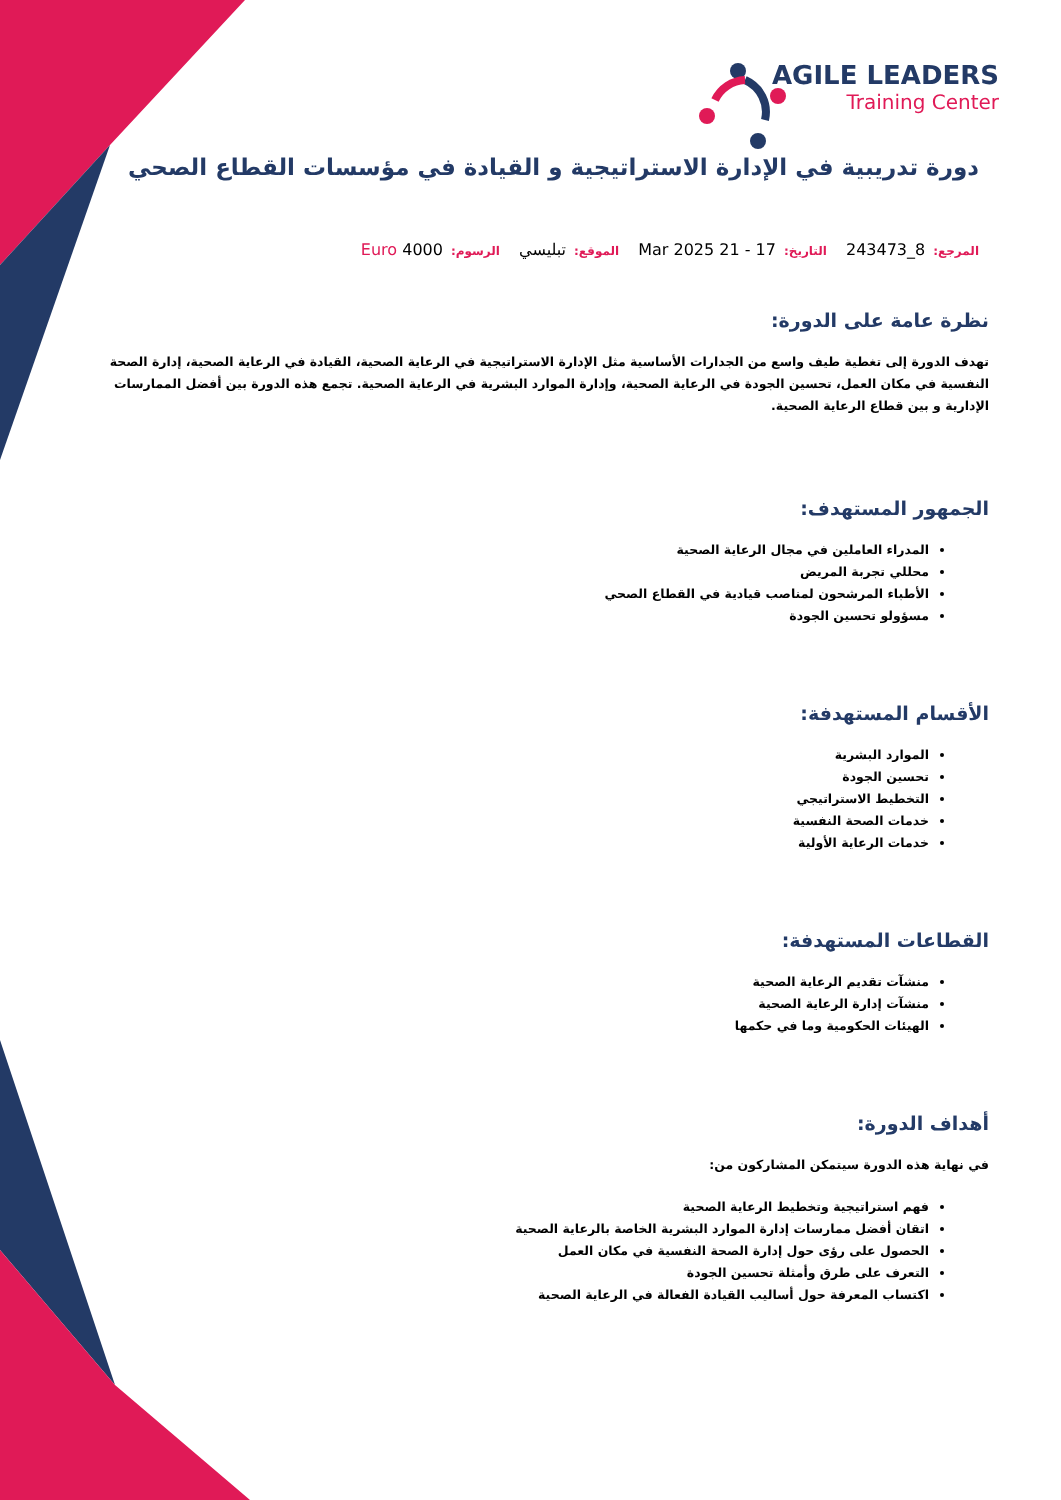AGILE LEADERS
Training Center
دورة تدريبية في الإدارة الاستراتيجية و القيادة في مؤسسات القطاع الصحي
المرجع: 8_243473 التاريخ: 17 - 21 Mar 2025 الموقع: تبليسي الرسوم: Euro 4000
نظرة عامة على الدورة:
تهدف الدورة إلى تغطية طيف واسع من الجدارات الأساسية مثل الإدارة الاستراتيجية في الرعاية الصحية، القيادة في الرعاية الصحية، إدارة الصحة النفسية في مكان العمل، تحسين الجودة في الرعاية الصحية، وإدارة الموارد البشرية في الرعاية الصحية. تجمع هذه الدورة بين أفضل الممارسات الإدارية و بين قطاع الرعاية الصحية.
الجمهور المستهدف:
المدراء العاملين في مجال الرعاية الصحية
محللي تجربة المريض
الأطباء المرشحون لمناصب قيادية في القطاع الصحي
مسؤولو تحسين الجودة
الأقسام المستهدفة:
الموارد البشرية
تحسين الجودة
التخطيط الاستراتيجي
خدمات الصحة النفسية
خدمات الرعاية الأولية
القطاعات المستهدفة:
منشآت تقديم الرعاية الصحية
منشآت إدارة الرعاية الصحية
الهيئات الحكومية وما في حكمها
أهداف الدورة:
في نهاية هذه الدورة سيتمكن المشاركون من:
فهم استراتيجية وتخطيط الرعاية الصحية
اتقان أفضل ممارسات إدارة الموارد البشرية الخاصة بالرعاية الصحية
الحصول على رؤى حول إدارة الصحة النفسية في مكان العمل
التعرف على طرق وأمثلة تحسين الجودة
اكتساب المعرفة حول أساليب القيادة الفعالة في الرعاية الصحية